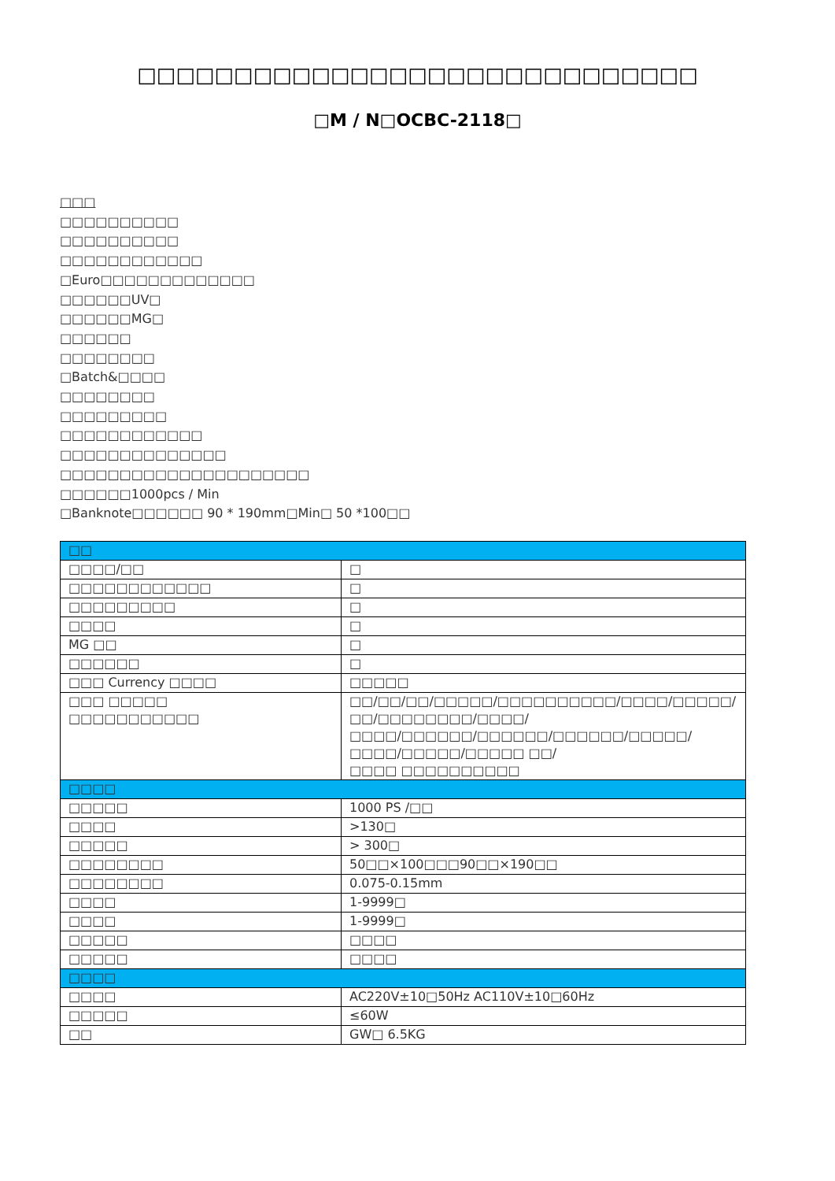□□□□□□□□□□□□□□□□□□□□□□□□□□□□□
□M / N□OCBC-2118□
□□□
□□□□□□□□□□
□□□□□□□□□□
□□□□□□□□□□□□
□Euro□□□□□□□□□□□□□
□□□□□□UV□
□□□□□□MG□
□□□□□□
□□□□□□□□
□Batch&□□□□
□□□□□□□□
□□□□□□□□□
□□□□□□□□□□□□
□□□□□□□□□□□□□□
□□□□□□□□□□□□□□□□□□□□□
□□□□□□1000pcs / Min
□Banknote□□□□□□ 90 * 190mm□Min□ 50 *100□□
| □□ | |
| □□□□/□□ | □ |
| □□□□□□□□□□□□ | □ |
| □□□□□□□□□ | □ |
| □□□□ | □ |
| MG □□ | □ |
| □□□□□□ | □ |
| □□□ Currency □□□□ | □□□□□ |
| □□□ □□□□□ □□□□□□□□□□□ | □□/□□/□□/□□□□□/□□□□□□□□□□/□□□□/□□□□□/□□/□□□□□□□□/□□□□/ □□□□/□□□□□□/□□□□□□/□□□□□□/□□□□□/□□□□/□□□□□/□□□□□ □□/ □□□□ □□□□□□□□□□ |
| □□□□ | |
| □□□□□ | 1000 PS /□□ |
| □□□□ | >130□ |
| □□□□□ | > 300□ |
| □□□□□□□□ | 50□□×100□□□90□□×190□□ |
| □□□□□□□□ | 0.075-0.15mm |
| □□□□ | 1-9999□ |
| □□□□ | 1-9999□ |
| □□□□□ | □□□□ |
| □□□□□ | □□□□ |
| □□□□ | |
| □□□□ | AC220V±10□50Hz AC110V±10□60Hz |
| □□□□□ | ≤60W |
| □□ | GW□ 6.5KG |